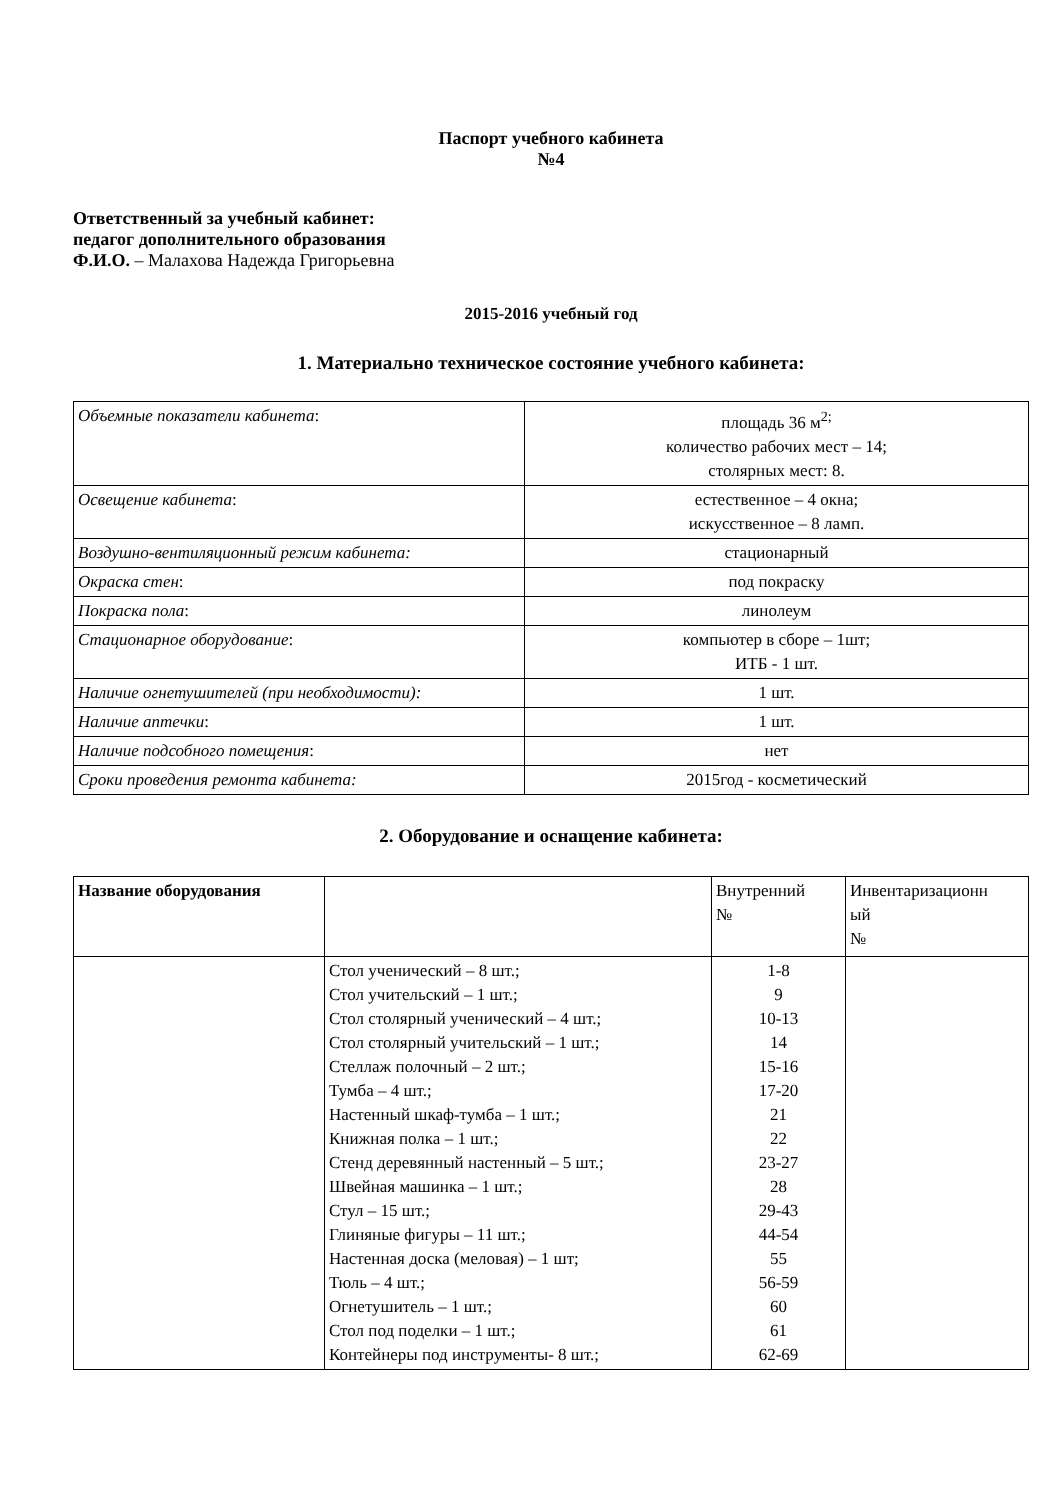Паспорт учебного кабинета
№4
Ответственный за учебный кабинет:
педагог дополнительного образования
Ф.И.О. – Малахова Надежда Григорьевна
2015-2016 учебный год
1. Материально техническое состояние учебного кабинета:
| Объемные показатели кабинета : | площадь 36 м<sup>2;</sup> количество рабочих мест – 14; столярных мест: 8. |
| Освещение кабинета : | естественное – 4 окна; искусственное – 8 ламп. |
| Воздушно-вентиляционный режим кабинета: | стационарный |
| Окраска стен : | под покраску |
| Покраска пола : | линолеум |
| Стационарное оборудование : | компьютер в сборе – 1шт; ИТБ - 1 шт. |
| Наличие огнетушителей (при необходимости): | 1 шт. |
| Наличие аптечки : | 1 шт. |
| Наличие подсобного помещения : | нет |
| Сроки проведения ремонта кабинета: | 2015год - косметический |
2. Оборудование и оснащение кабинета:
| Название оборудования | | Внутренний № | Инвентаризационн ый № |
| --- | --- | --- | --- |
| | Стол ученический – 8 шт.; Стол учительский – 1 шт.; Стол столярный ученический – 4 шт.; Стол столярный учительский – 1 шт.; Стеллаж полочный – 2 шт.; Тумба – 4 шт.; Настенный шкаф-тумба – 1 шт.; Книжная полка – 1 шт.; Стенд деревянный настенный – 5 шт.; Швейная машинка – 1 шт.; Стул – 15 шт.; Глиняные фигуры – 11 шт.; Настенная доска (меловая) – 1 шт; Тюль – 4 шт.; Огнетушитель – 1 шт.; Стол под поделки – 1 шт.; Контейнеры под инструменты- 8 шт.; | 1-8 9 10-13 14 15-16 17-20 21 22 23-27 28 29-43 44-54 55 56-59 60 61 62-69 | |